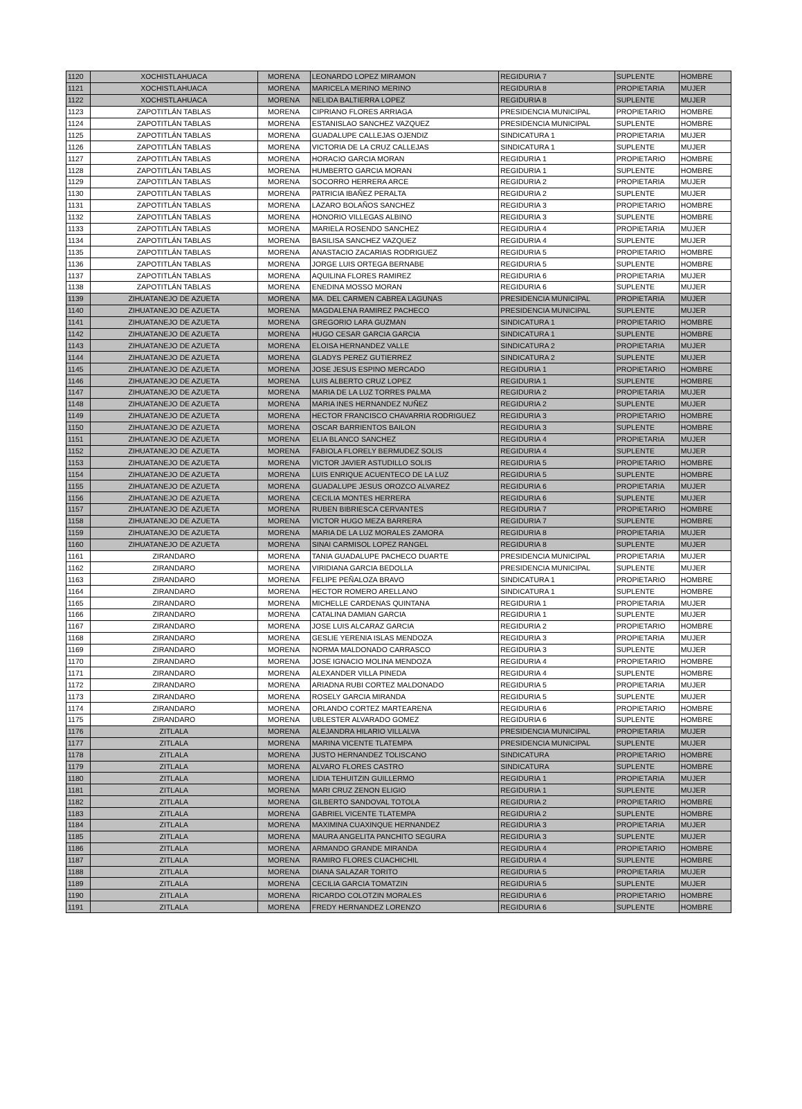| 1120 | XOCHISTLAHUACA | MORENA | LEONARDO LOPEZ MIRAMON | REGIDURIA 7 | SUPLENTE | HOMBRE |
| 1121 | XOCHISTLAHUACA | MORENA | MARICELA MERINO MERINO | REGIDURIA 8 | PROPIETARIA | MUJER |
| 1122 | XOCHISTLAHUACA | MORENA | NELIDA BALTIERRA LOPEZ | REGIDURIA 8 | SUPLENTE | MUJER |
| 1123 | ZAPOTITLÁN TABLAS | MORENA | CIPRIANO FLORES ARRIAGA | PRESIDENCIA MUNICIPAL | PROPIETARIO | HOMBRE |
| 1124 | ZAPOTITLÁN TABLAS | MORENA | ESTANISLAO SANCHEZ VAZQUEZ | PRESIDENCIA MUNICIPAL | SUPLENTE | HOMBRE |
| 1125 | ZAPOTITLÁN TABLAS | MORENA | GUADALUPE CALLEJAS OJENDIZ | SINDICATURA 1 | PROPIETARIA | MUJER |
| 1126 | ZAPOTITLÁN TABLAS | MORENA | VICTORIA DE LA CRUZ CALLEJAS | SINDICATURA 1 | SUPLENTE | MUJER |
| 1127 | ZAPOTITLÁN TABLAS | MORENA | HORACIO GARCIA MORAN | REGIDURIA 1 | PROPIETARIO | HOMBRE |
| 1128 | ZAPOTITLÁN TABLAS | MORENA | HUMBERTO GARCIA MORAN | REGIDURIA 1 | SUPLENTE | HOMBRE |
| 1129 | ZAPOTITLÁN TABLAS | MORENA | SOCORRO HERRERA ARCE | REGIDURIA 2 | PROPIETARIA | MUJER |
| 1130 | ZAPOTITLÁN TABLAS | MORENA | PATRICIA IBAÑEZ PERALTA | REGIDURIA 2 | SUPLENTE | MUJER |
| 1131 | ZAPOTITLÁN TABLAS | MORENA | LAZARO BOLAÑOS SANCHEZ | REGIDURIA 3 | PROPIETARIO | HOMBRE |
| 1132 | ZAPOTITLÁN TABLAS | MORENA | HONORIO VILLEGAS ALBINO | REGIDURIA 3 | SUPLENTE | HOMBRE |
| 1133 | ZAPOTITLÁN TABLAS | MORENA | MARIELA ROSENDO SANCHEZ | REGIDURIA 4 | PROPIETARIA | MUJER |
| 1134 | ZAPOTITLÁN TABLAS | MORENA | BASILISA SANCHEZ VAZQUEZ | REGIDURIA 4 | SUPLENTE | MUJER |
| 1135 | ZAPOTITLÁN TABLAS | MORENA | ANASTACIO ZACARIAS RODRIGUEZ | REGIDURIA 5 | PROPIETARIO | HOMBRE |
| 1136 | ZAPOTITLÁN TABLAS | MORENA | JORGE LUIS ORTEGA BERNABE | REGIDURIA 5 | SUPLENTE | HOMBRE |
| 1137 | ZAPOTITLÁN TABLAS | MORENA | AQUILINA FLORES RAMIREZ | REGIDURIA 6 | PROPIETARIA | MUJER |
| 1138 | ZAPOTITLÁN TABLAS | MORENA | ENEDINA MOSSO MORAN | REGIDURIA 6 | SUPLENTE | MUJER |
| 1139 | ZIHUATANEJO DE AZUETA | MORENA | MA. DEL CARMEN CABREA LAGUNAS | PRESIDENCIA MUNICIPAL | PROPIETARIA | MUJER |
| 1140 | ZIHUATANEJO DE AZUETA | MORENA | MAGDALENA RAMIREZ PACHECO | PRESIDENCIA MUNICIPAL | SUPLENTE | MUJER |
| 1141 | ZIHUATANEJO DE AZUETA | MORENA | GREGORIO LARA GUZMAN | SINDICATURA 1 | PROPIETARIO | HOMBRE |
| 1142 | ZIHUATANEJO DE AZUETA | MORENA | HUGO CESAR GARCIA GARCIA | SINDICATURA 1 | SUPLENTE | HOMBRE |
| 1143 | ZIHUATANEJO DE AZUETA | MORENA | ELOISA HERNANDEZ VALLE | SINDICATURA 2 | PROPIETARIA | MUJER |
| 1144 | ZIHUATANEJO DE AZUETA | MORENA | GLADYS PEREZ GUTIERREZ | SINDICATURA 2 | SUPLENTE | MUJER |
| 1145 | ZIHUATANEJO DE AZUETA | MORENA | JOSE JESUS ESPINO MERCADO | REGIDURIA 1 | PROPIETARIO | HOMBRE |
| 1146 | ZIHUATANEJO DE AZUETA | MORENA | LUIS ALBERTO CRUZ LOPEZ | REGIDURIA 1 | SUPLENTE | HOMBRE |
| 1147 | ZIHUATANEJO DE AZUETA | MORENA | MARIA DE LA LUZ TORRES PALMA | REGIDURIA 2 | PROPIETARIA | MUJER |
| 1148 | ZIHUATANEJO DE AZUETA | MORENA | MARIA INES HERNANDEZ NUÑEZ | REGIDURIA 2 | SUPLENTE | MUJER |
| 1149 | ZIHUATANEJO DE AZUETA | MORENA | HECTOR FRANCISCO CHAVARRIA RODRIGUEZ | REGIDURIA 3 | PROPIETARIO | HOMBRE |
| 1150 | ZIHUATANEJO DE AZUETA | MORENA | OSCAR BARRIENTOS BAILON | REGIDURIA 3 | SUPLENTE | HOMBRE |
| 1151 | ZIHUATANEJO DE AZUETA | MORENA | ELIA BLANCO SANCHEZ | REGIDURIA 4 | PROPIETARIA | MUJER |
| 1152 | ZIHUATANEJO DE AZUETA | MORENA | FABIOLA FLORELY BERMUDEZ SOLIS | REGIDURIA 4 | SUPLENTE | MUJER |
| 1153 | ZIHUATANEJO DE AZUETA | MORENA | VICTOR JAVIER ASTUDILLO SOLIS | REGIDURIA 5 | PROPIETARIO | HOMBRE |
| 1154 | ZIHUATANEJO DE AZUETA | MORENA | LUIS ENRIQUE ACUENTECO DE LA LUZ | REGIDURIA 5 | SUPLENTE | HOMBRE |
| 1155 | ZIHUATANEJO DE AZUETA | MORENA | GUADALUPE JESUS OROZCO ALVAREZ | REGIDURIA 6 | PROPIETARIA | MUJER |
| 1156 | ZIHUATANEJO DE AZUETA | MORENA | CECILIA MONTES HERRERA | REGIDURIA 6 | SUPLENTE | MUJER |
| 1157 | ZIHUATANEJO DE AZUETA | MORENA | RUBEN BIBRIESCA CERVANTES | REGIDURIA 7 | PROPIETARIO | HOMBRE |
| 1158 | ZIHUATANEJO DE AZUETA | MORENA | VICTOR HUGO MEZA BARRERA | REGIDURIA 7 | SUPLENTE | HOMBRE |
| 1159 | ZIHUATANEJO DE AZUETA | MORENA | MARIA DE LA LUZ MORALES ZAMORA | REGIDURIA 8 | PROPIETARIA | MUJER |
| 1160 | ZIHUATANEJO DE AZUETA | MORENA | SINAI CARMISOL LOPEZ RANGEL | REGIDURIA 8 | SUPLENTE | MUJER |
| 1161 | ZIRANDARO | MORENA | TANIA GUADALUPE PACHECO DUARTE | PRESIDENCIA MUNICIPAL | PROPIETARIA | MUJER |
| 1162 | ZIRANDARO | MORENA | VIRIDIANA GARCIA BEDOLLA | PRESIDENCIA MUNICIPAL | SUPLENTE | MUJER |
| 1163 | ZIRANDARO | MORENA | FELIPE PEÑALOZA BRAVO | SINDICATURA 1 | PROPIETARIO | HOMBRE |
| 1164 | ZIRANDARO | MORENA | HECTOR ROMERO ARELLANO | SINDICATURA 1 | SUPLENTE | HOMBRE |
| 1165 | ZIRANDARO | MORENA | MICHELLE CARDENAS QUINTANA | REGIDURIA 1 | PROPIETARIA | MUJER |
| 1166 | ZIRANDARO | MORENA | CATALINA DAMIAN GARCIA | REGIDURIA 1 | SUPLENTE | MUJER |
| 1167 | ZIRANDARO | MORENA | JOSE LUIS ALCARAZ GARCIA | REGIDURIA 2 | PROPIETARIO | HOMBRE |
| 1168 | ZIRANDARO | MORENA | GESLIE YERENIA ISLAS MENDOZA | REGIDURIA 3 | PROPIETARIA | MUJER |
| 1169 | ZIRANDARO | MORENA | NORMA MALDONADO CARRASCO | REGIDURIA 3 | SUPLENTE | MUJER |
| 1170 | ZIRANDARO | MORENA | JOSE IGNACIO MOLINA MENDOZA | REGIDURIA 4 | PROPIETARIO | HOMBRE |
| 1171 | ZIRANDARO | MORENA | ALEXANDER VILLA PINEDA | REGIDURIA 4 | SUPLENTE | HOMBRE |
| 1172 | ZIRANDARO | MORENA | ARIADNA RUBI CORTEZ MALDONADO | REGIDURIA 5 | PROPIETARIA | MUJER |
| 1173 | ZIRANDARO | MORENA | ROSELY GARCIA MIRANDA | REGIDURIA 5 | SUPLENTE | MUJER |
| 1174 | ZIRANDARO | MORENA | ORLANDO CORTEZ MARTEARENA | REGIDURIA 6 | PROPIETARIO | HOMBRE |
| 1175 | ZIRANDARO | MORENA | UBLESTER ALVARADO GOMEZ | REGIDURIA 6 | SUPLENTE | HOMBRE |
| 1176 | ZITLALA | MORENA | ALEJANDRA HILARIO VILLALVA | PRESIDENCIA MUNICIPAL | PROPIETARIA | MUJER |
| 1177 | ZITLALA | MORENA | MARINA VICENTE TLATEMPA | PRESIDENCIA MUNICIPAL | SUPLENTE | MUJER |
| 1178 | ZITLALA | MORENA | JUSTO HERNANDEZ TOLISCANO | SINDICATURA | PROPIETARIO | HOMBRE |
| 1179 | ZITLALA | MORENA | ALVARO FLORES CASTRO | SINDICATURA | SUPLENTE | HOMBRE |
| 1180 | ZITLALA | MORENA | LIDIA TEHUITZIN GUILLERMO | REGIDURIA 1 | PROPIETARIA | MUJER |
| 1181 | ZITLALA | MORENA | MARI CRUZ ZENON ELIGIO | REGIDURIA 1 | SUPLENTE | MUJER |
| 1182 | ZITLALA | MORENA | GILBERTO SANDOVAL TOTOLA | REGIDURIA 2 | PROPIETARIO | HOMBRE |
| 1183 | ZITLALA | MORENA | GABRIEL VICENTE TLATEMPA | REGIDURIA 2 | SUPLENTE | HOMBRE |
| 1184 | ZITLALA | MORENA | MAXIMINA CUAXINQUE HERNANDEZ | REGIDURIA 3 | PROPIETARIA | MUJER |
| 1185 | ZITLALA | MORENA | MAURA ANGELITA PANCHITO SEGURA | REGIDURIA 3 | SUPLENTE | MUJER |
| 1186 | ZITLALA | MORENA | ARMANDO GRANDE MIRANDA | REGIDURIA 4 | PROPIETARIO | HOMBRE |
| 1187 | ZITLALA | MORENA | RAMIRO FLORES CUACHICHIL | REGIDURIA 4 | SUPLENTE | HOMBRE |
| 1188 | ZITLALA | MORENA | DIANA SALAZAR TORITO | REGIDURIA 5 | PROPIETARIA | MUJER |
| 1189 | ZITLALA | MORENA | CECILIA GARCIA TOMATZIN | REGIDURIA 5 | SUPLENTE | MUJER |
| 1190 | ZITLALA | MORENA | RICARDO COLOTZIN MORALES | REGIDURIA 6 | PROPIETARIO | HOMBRE |
| 1191 | ZITLALA | MORENA | FREDY HERNANDEZ LORENZO | REGIDURIA 6 | SUPLENTE | HOMBRE |